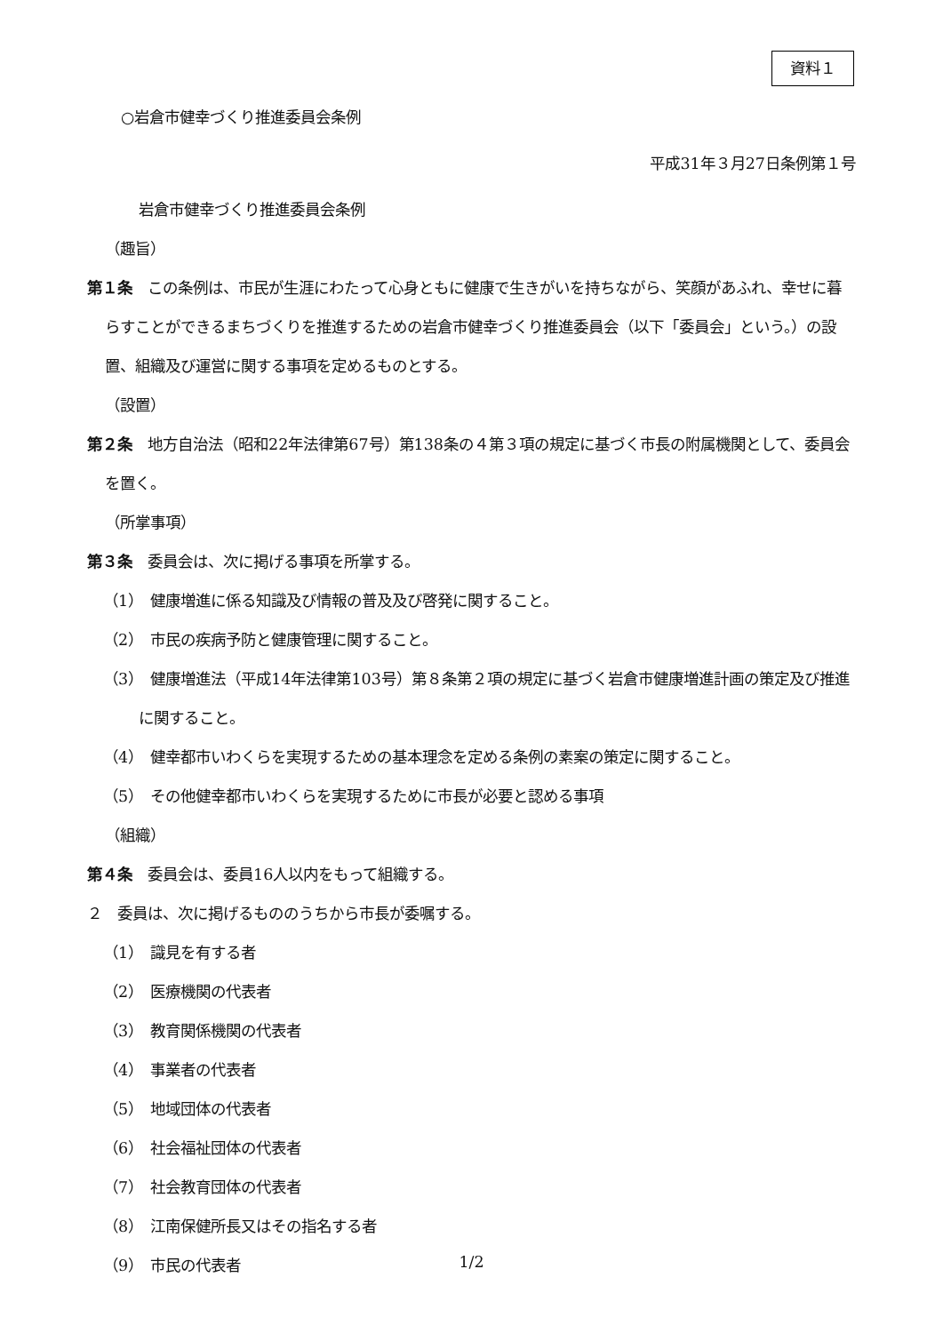資料１
○岩倉市健幸づくり推進委員会条例
平成31年３月27日条例第１号
岩倉市健幸づくり推進委員会条例
（趣旨）
第１条　この条例は、市民が生涯にわたって心身ともに健康で生きがいを持ちながら、笑顔があふれ、幸せに暮らすことができるまちづくりを推進するための岩倉市健幸づくり推進委員会（以下「委員会」という。）の設置、組織及び運営に関する事項を定めるものとする。
（設置）
第２条　地方自治法（昭和22年法律第67号）第138条の４第３項の規定に基づく市長の附属機関として、委員会を置く。
（所掌事項）
第３条　委員会は、次に掲げる事項を所掌する。
（1）　健康増進に係る知識及び情報の普及及び啓発に関すること。
（2）　市民の疾病予防と健康管理に関すること。
（3）　健康増進法（平成14年法律第103号）第８条第２項の規定に基づく岩倉市健康増進計画の策定及び推進に関すること。
（4）　健幸都市いわくらを実現するための基本理念を定める条例の素案の策定に関すること。
（5）　その他健幸都市いわくらを実現するために市長が必要と認める事項
（組織）
第４条　委員会は、委員16人以内をもって組織する。
２　委員は、次に掲げるもののうちから市長が委嘱する。
（1）　識見を有する者
（2）　医療機関の代表者
（3）　教育関係機関の代表者
（4）　事業者の代表者
（5）　地域団体の代表者
（6）　社会福祉団体の代表者
（7）　社会教育団体の代表者
（8）　江南保健所長又はその指名する者
（9）　市民の代表者
1/2